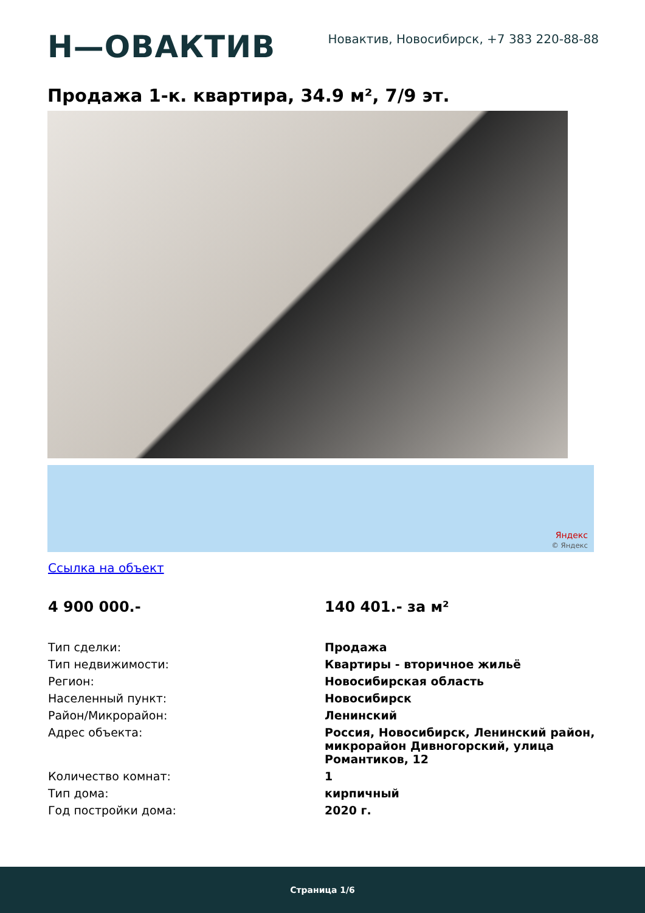Н—ОВАКТИВ
Новактив, Новосибирск, +7 383 220-88-88
Продажа 1-к. квартира, 34.9 м², 7/9 эт.
Яндекс
© Яндекс
Ссылка на объект
4 900 000.- 140 401.- за м²
| Тип сделки: | Продажа |
| Тип недвижимости: | Квартиры - вторичное жильё |
| Регион: | Новосибирская область |
| Населенный пункт: | Новосибирск |
| Район/Микрорайон: | Ленинский |
| Адрес объекта: | Россия, Новосибирск, Ленинский район, микрорайон Дивногорский, улица Романтиков, 12 |
| Количество комнат: | 1 |
| Тип дома: | кирпичный |
| Год постройки дома: | 2020 г. |
Страница 1/6